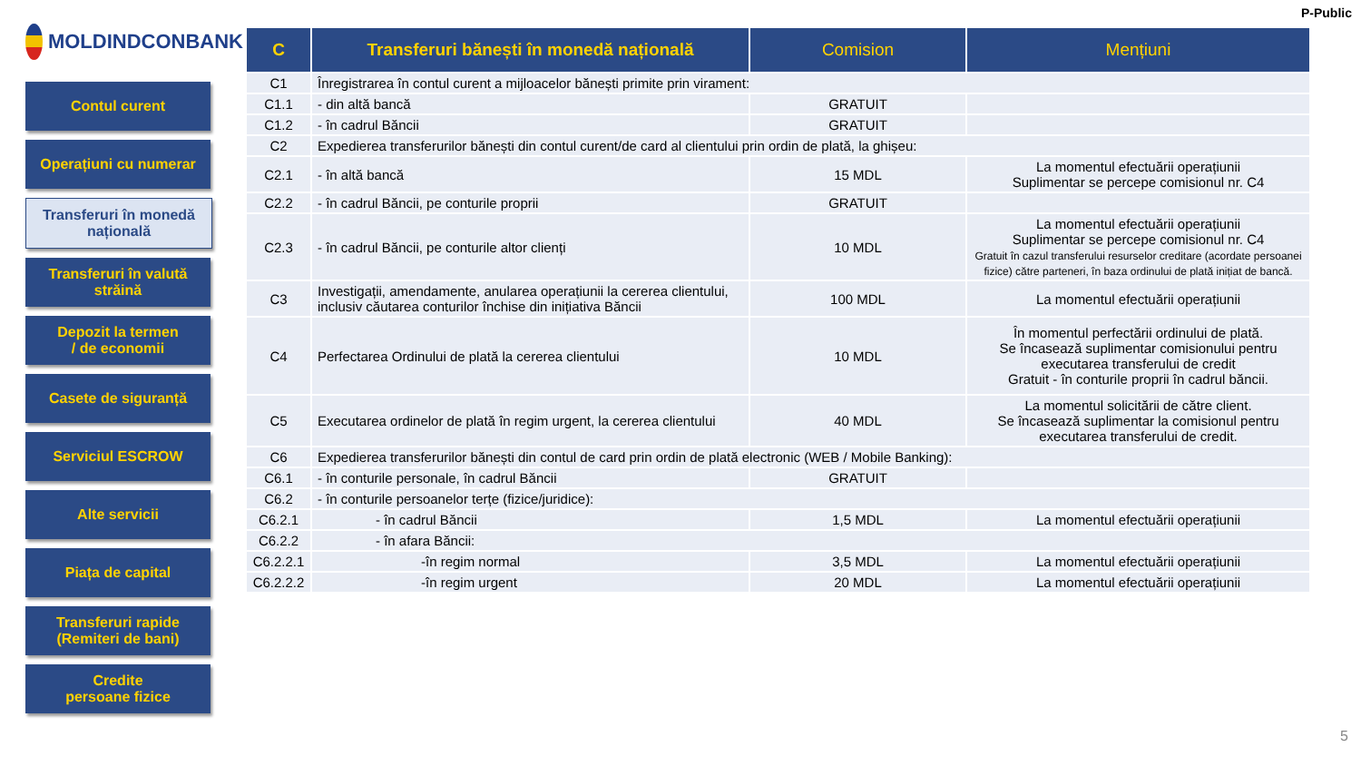P-Public
MOLDINDCONBANK
Contul curent
Operațiuni cu numerar
Transferuri în monedă națională
Transferuri în valută străină
Depozit la termen
/ de economii
Casete de siguranță
Serviciul ESCROW
Alte servicii
Piața de capital
Transferuri rapide (Remiteri de bani)
Credite
persoane fizice
| C | Transferuri bănești în monedă națională | Comision | Mențiuni |
| --- | --- | --- | --- |
| C1 | Înregistrarea în contul curent a mijloacelor bănești primite prin virament: | | |
| C1.1 | - din altă bancă | GRATUIT | |
| C1.2 | - în cadrul Băncii | GRATUIT | |
| C2 | Expedierea transferurilor bănești din contul curent/de card al clientului prin ordin de plată, la ghișeu: | | |
| C2.1 | - în altă bancă | 15 MDL | La momentul efectuării operațiunii Suplimentar se percepe comisionul nr. C4 |
| C2.2 | - în cadrul Băncii, pe conturile proprii | GRATUIT | |
| C2.3 | - în cadrul Băncii, pe conturile altor clienți | 10 MDL | La momentul efectuării operațiunii Suplimentar se percepe comisionul nr. C4 Gratuit în cazul transferului resurselor creditare (acordate persoanei fizice) către parteneri, în baza ordinului de plată inițiat de bancă. |
| C3 | Investigații, amendamente, anularea operațiunii la cererea clientului, inclusiv căutarea conturilor închise din inițiativa Băncii | 100 MDL | La momentul efectuării operațiunii |
| C4 | Perfectarea Ordinului de plată la cererea clientului | 10 MDL | În momentul perfectării ordinului de plată. Se încasează suplimentar comisionului pentru executarea transferului de credit Gratuit - în conturile proprii în cadrul băncii. |
| C5 | Executarea ordinelor de plată în regim urgent, la cererea clientului | 40 MDL | La momentul solicitării de către client. Se încasează suplimentar la comisionul pentru executarea transferului de credit. |
| C6 | Expedierea transferurilor bănești din contul de card prin ordin de plată electronic (WEB / Mobile Banking): | | |
| C6.1 | - în conturile personale, în cadrul Băncii | GRATUIT | |
| C6.2 | - în conturile persoanelor terțe (fizice/juridice): | | |
| C6.2.1 | - în cadrul Băncii | 1,5 MDL | La momentul efectuării operațiunii |
| C6.2.2 | - în afara Băncii: | | |
| C6.2.2.1 | -în regim normal | 3,5 MDL | La momentul efectuării operațiunii |
| C6.2.2.2 | -în regim urgent | 20 MDL | La momentul efectuării operațiunii |
5